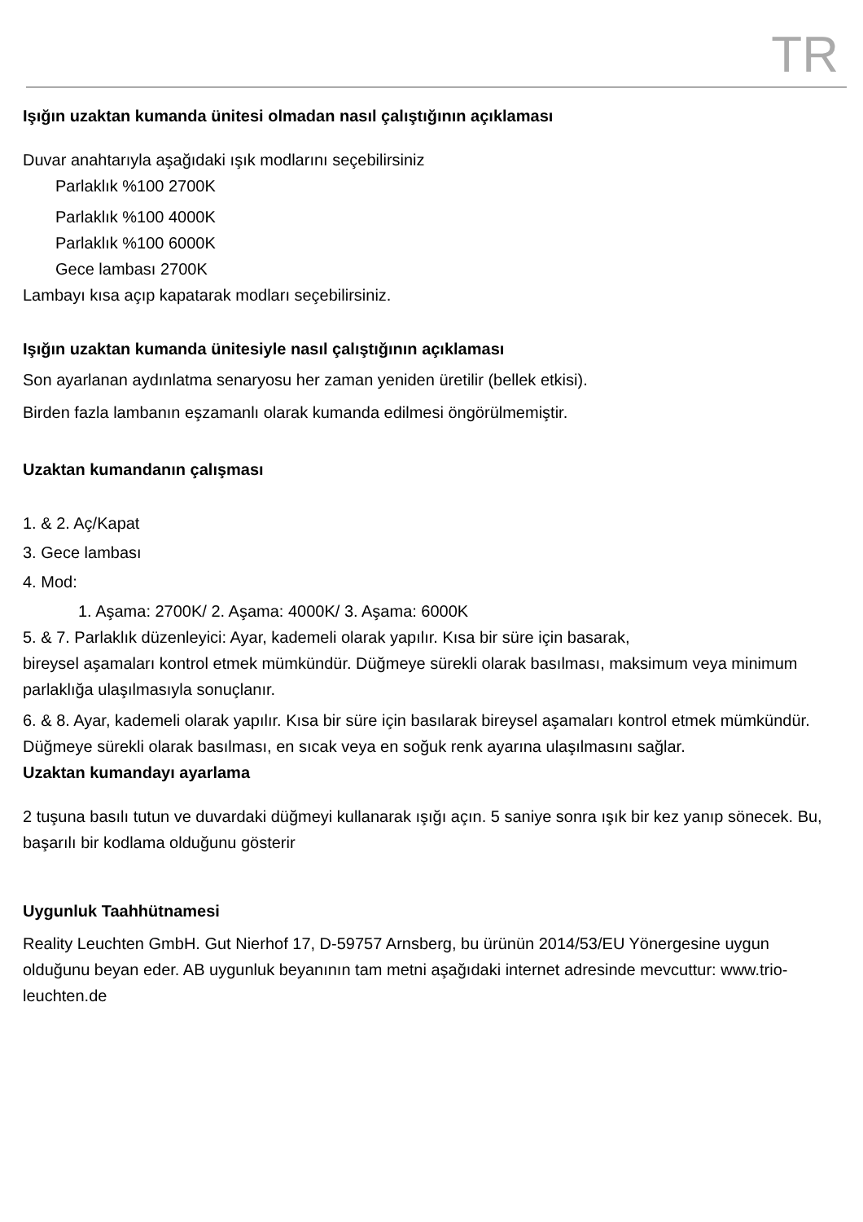TR
Işığın uzaktan kumanda ünitesi olmadan nasıl çalıştığının açıklaması
Duvar anahtarıyla aşağıdaki ışık modlarını seçebilirsiniz
Parlaklık %100 2700K
Parlaklık %100 4000K
Parlaklık %100 6000K
Gece lambası 2700K
Lambayı kısa açıp kapatarak modları seçebilirsiniz.
Işığın uzaktan kumanda ünitesiyle nasıl çalıştığının açıklaması
Son ayarlanan aydınlatma senaryosu her zaman yeniden üretilir (bellek etkisi).
Birden fazla lambanın eşzamanlı olarak kumanda edilmesi öngörülmemiştir.
Uzaktan kumandanın çalışması
1. & 2. Aç/Kapat
3. Gece lambası
4. Mod:
1. Aşama: 2700K/ 2. Aşama: 4000K/ 3. Aşama: 6000K
5. & 7. Parlaklık düzenleyici: Ayar, kademeli olarak yapılır. Kısa bir süre için basarak,
bireysel aşamaları kontrol etmek mümkündür. Düğmeye sürekli olarak basılması, maksimum veya minimum parlaklığa ulaşılmasıyla sonuçlanır.
6. & 8. Ayar, kademeli olarak yapılır. Kısa bir süre için basılarak bireysel aşamaları kontrol etmek mümkündür. Düğmeye sürekli olarak basılması, en sıcak veya en soğuk renk ayarına ulaşılmasını sağlar.
Uzaktan kumandayı ayarlama
2 tuşuna basılı tutun ve duvardaki düğmeyi kullanarak ışığı açın. 5 saniye sonra ışık bir kez yanıp sönecek. Bu, başarılı bir kodlama olduğunu gösterir
Uygunluk Taahhütnamesi
Reality Leuchten GmbH. Gut Nierhof 17, D-59757 Arnsberg, bu ürünün 2014/53/EU Yönergesine uygun olduğunu beyan eder. AB uygunluk beyanının tam metni aşağıdaki internet adresinde mevcuttur: www.trio-leuchten.de